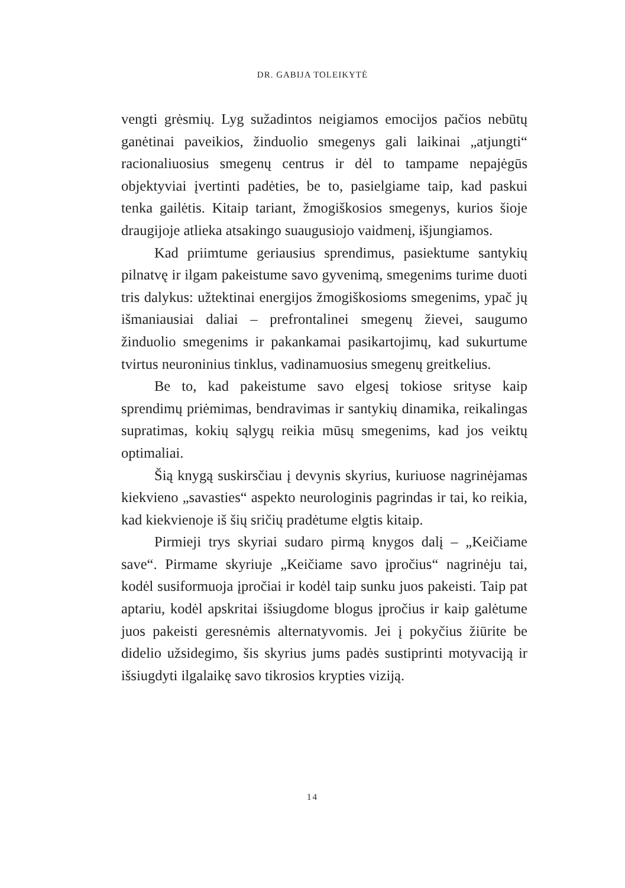DR. GABIJA TOLEIKYTĖ
vengti grėsmių. Lyg sužadintos neigiamos emocijos pačios nebūtų ganėtinai paveikios, žinduolio smegenys gali laikinai „atjungti“ racionaliuosius smegenų centrus ir dėl to tampame nepajėgūs objektyviai įvertinti padėties, be to, pasielgiame taip, kad paskui tenka gailėtis. Kitaip tariant, žmogiškosios smegenys, kurios šioje draugijoje atlieka atsakingo suaugusiojo vaidmenį, išjungiamos.
Kad priimtume geriausius sprendimus, pasiektume santykių pilnatvę ir ilgam pakeistume savo gyvenimą, smegenims turime duoti tris dalykus: užtektinai energijos žmogiškosioms smegenims, ypač jų išmaniausiai daliai – prefrontalinei smegenų žievei, saugumo žinduolio smegenims ir pakankamai pasikartojimų, kad sukurtume tvirtus neuroninius tinklus, vadinamuosius smegenų greitkelius.
Be to, kad pakeistume savo elgesį tokiose srityse kaip sprendimų priėmimas, bendravimas ir santykių dinamika, reikalingas supratimas, kokių sąlygų reikia mūsų smegenims, kad jos veiktų optimaliai.
Šią knygą suskirsčiau į devynis skyrius, kuriuose nagrinėjamas kiekvieno „savasties“ aspekto neurologinis pagrindas ir tai, ko reikia, kad kiekvienoje iš šių sričių pradėtume elgtis kitaip.
Pirmieji trys skyriai sudaro pirmą knygos dalį – „Keičiame save“. Pirmame skyriuje „Keičiame savo įpročius“ nagrinėju tai, kodėl susiformuoja įpročiai ir kodėl taip sunku juos pakeisti. Taip pat aptariu, kodėl apskritai išsiugdome blogus įpročius ir kaip galėtume juos pakeisti geresnėmis alternatyvomis. Jei į pokyčius žiūrite be didelio užsidegimo, šis skyrius jums padės sustiprinti motyvaciją ir išsiugdyti ilgalaikę savo tikrosios krypties viziją.
14